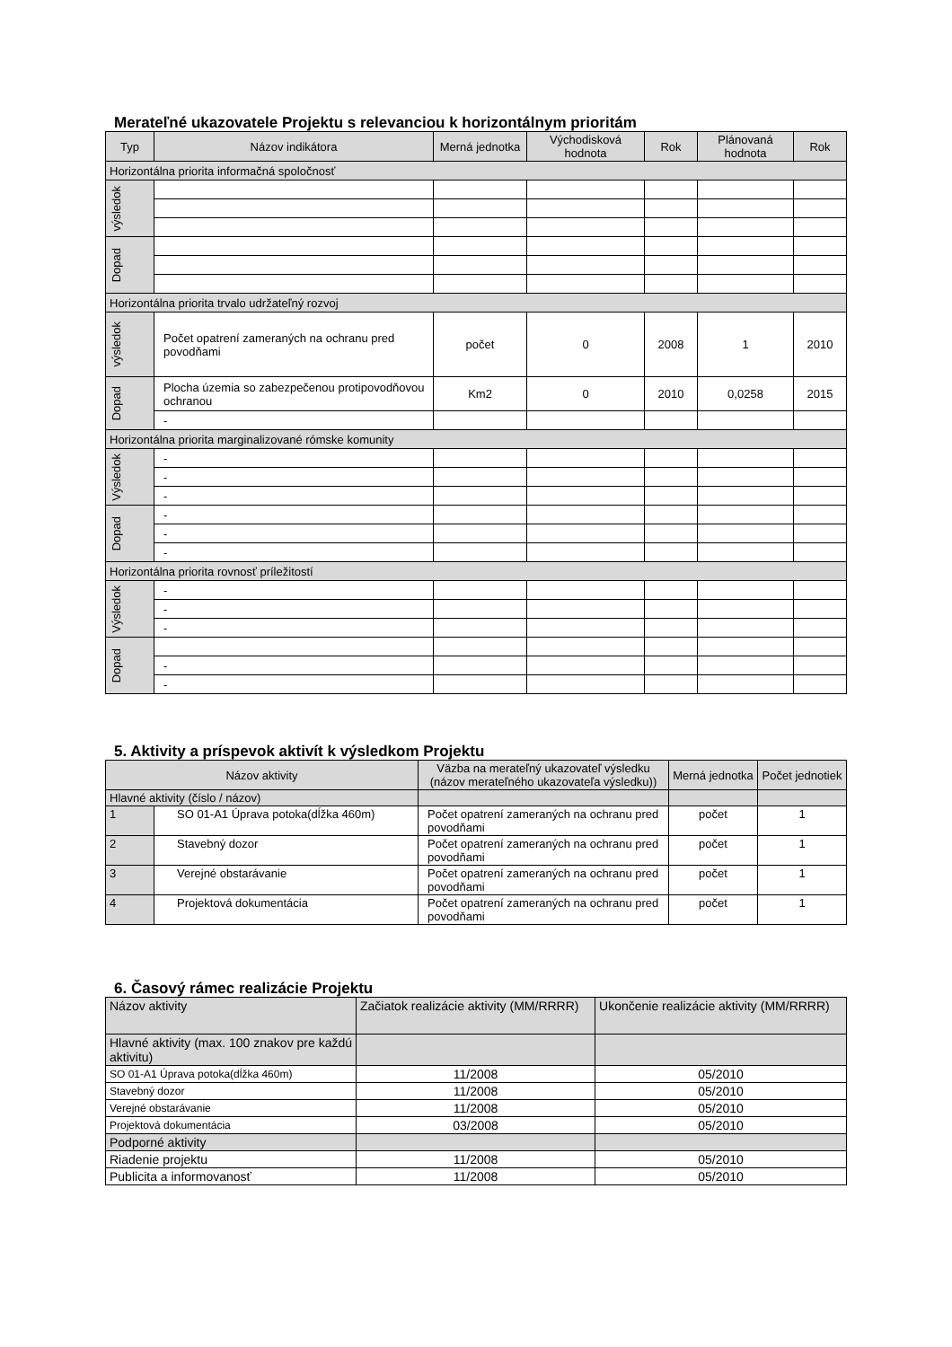Merateľné ukazovatele Projektu s relevanciou k horizontálnym prioritám
| Typ | Názov indikátora | Merná jednotka | Východisková hodnota | Rok | Plánovaná hodnota | Rok |
| --- | --- | --- | --- | --- | --- | --- |
| Horizontálna priorita informačná spoločnosť | | | | | | |
| výsledok | | | | | | |
| Dopad | | | | | | |
| Horizontálna priorita trvalo udržateľný rozvoj | | | | | | |
| výsledok | Počet opatrení zameraných na ochranu pred povodňami | počet | 0 | 2008 | 1 | 2010 |
| Dopad | Plocha územia so zabezpečenou protipovodňovou ochranou | Km2 | 0 | 2010 | 0,0258 | 2015 |
| | - | | | | | |
| Horizontálna priorita marginalizované rómske komunity | | | | | | |
| Výsledok | - | | | | | |
| | - | | | | | |
| | - | | | | | |
| Dopad | - | | | | | |
| | - | | | | | |
| | - | | | | | |
| Horizontálna priorita rovnosť príležitostí | | | | | | |
| Výsledok | - | | | | | |
| | - | | | | | |
| | - | | | | | |
| Dopad | | | | | | |
| | - | | | | | |
| | - | | | | | |
5. Aktivity a príspevok aktivít k výsledkom Projektu
| Názov aktivity | | Väzba na merateľný ukazovateľ výsledku (názov merateľného ukazovateľa výsledku)) | Merná jednotka | Počet jednotiek |
| --- | --- | --- | --- | --- |
| Hlavné aktivity (číslo / názov) | | | | |
| 1 | SO 01-A1 Úprava potoka(dĺžka 460m) | Počet opatrení zameraných na ochranu pred povodňami | počet | 1 |
| 2 | Stavebný dozor | Počet opatrení zameraných na ochranu pred povodňami | počet | 1 |
| 3 | Verejné obstarávanie | Počet opatrení zameraných na ochranu pred povodňami | počet | 1 |
| 4 | Projektová dokumentácia | Počet opatrení zameraných na ochranu pred povodňami | počet | 1 |
6. Časový rámec realizácie Projektu
| Názov aktivity | Začiatok realizácie aktivity (MM/RRRR) | Ukončenie realizácie aktivity (MM/RRRR) |
| Hlavné aktivity (max. 100 znakov pre každú aktivitu) | | |
| SO 01-A1 Úprava potoka(dĺžka 460m) | 11/2008 | 05/2010 |
| Stavebný dozor | 11/2008 | 05/2010 |
| Verejné obstarávanie | 11/2008 | 05/2010 |
| Projektová dokumentácia | 03/2008 | 05/2010 |
| Podporné aktivity | | |
| Riadenie projektu | 11/2008 | 05/2010 |
| Publicita a informovanosť | 11/2008 | 05/2010 |